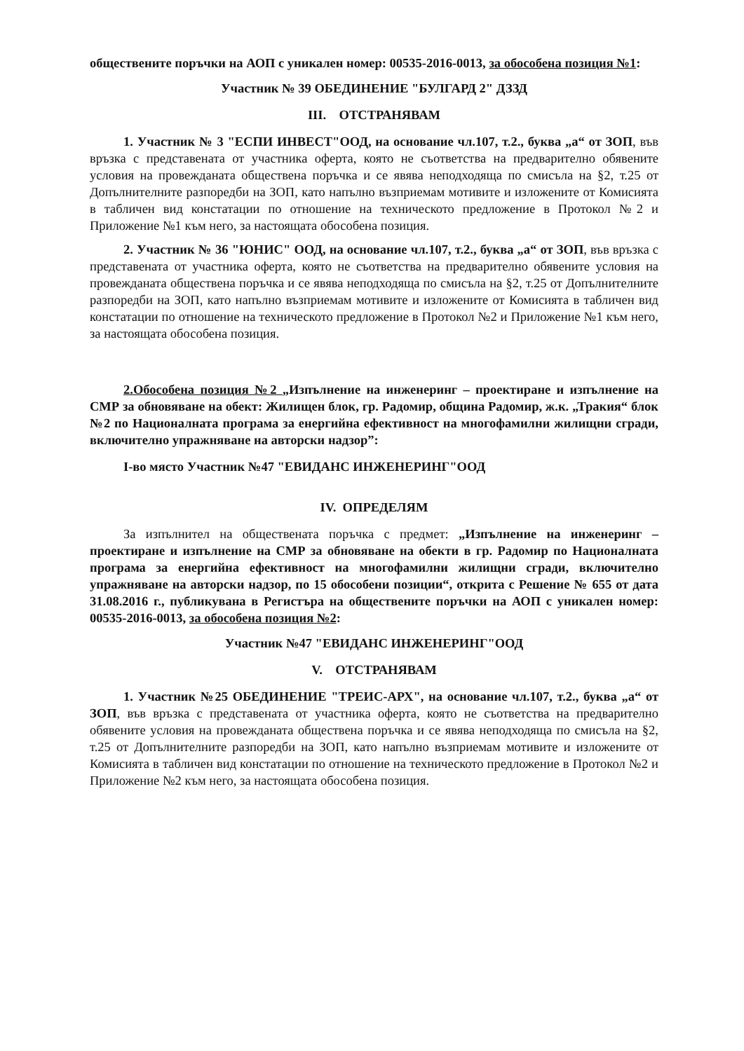обществените поръчки на АОП с уникален номер: 00535-2016-0013, за обособена позиция №1:
Участник № 39 ОБЕДИНЕНИЕ "БУЛГАРД 2" ДЗЗД
III. ОТСТРАНЯВАМ
1. Участник № 3 "ЕСПИ ИНВЕСТ"ООД, на основание чл.107, т.2., буква „а“ от ЗОП, във връзка с представената от участника оферта, която не съответства на предварително обявените условия на провежданата обществена поръчка и се явява неподходяща по смисъла на §2, т.25 от Допълнителните разпоредби на ЗОП, като напълно възприемам мотивите и изложените от Комисията в табличен вид констатации по отношение на техническото предложение в Протокол №2 и Приложение №1 към него, за настоящата обособена позиция.
2. Участник № 36 "ЮНИС" ООД, на основание чл.107, т.2., буква „а“ от ЗОП, във връзка с представената от участника оферта, която не съответства на предварително обявените условия на провежданата обществена поръчка и се явява неподходяща по смисъла на §2, т.25 от Допълнителните разпоредби на ЗОП, като напълно възприемам мотивите и изложените от Комисията в табличен вид констатации по отношение на техническото предложение в Протокол №2 и Приложение №1 към него, за настоящата обособена позиция.
2.Обособена позиция №2 „Изпълнение на инженеринг – проектиране и изпълнение на СМР за обновяване на обект: Жилищен блок, гр. Радомир, община Радомир, ж.к. „Тракия“ блок №2 по Националната програма за енергийна ефективност на многофамилни жилищни сгради, включително упражняване на авторски надзор”:
I-во място Участник №47 "ЕВИДАНС ИНЖЕНЕРИНГ"ООД
IV. ОПРЕДЕЛЯМ
За изпълнител на обществената поръчка с предмет: „Изпълнение на инженеринг – проектиране и изпълнение на СМР за обновяване на обекти в гр. Радомир по Националната програма за енергийна ефективност на многофамилни жилищни сгради, включително упражняване на авторски надзор, по 15 обособени позиции“, открита с Решение № 655 от дата 31.08.2016 г., публикувана в Регистъра на обществените поръчки на АОП с уникален номер: 00535-2016-0013, за обособена позиция №2:
Участник №47 "ЕВИДАНС ИНЖЕНЕРИНГ"ООД
V. ОТСТРАНЯВАМ
1. Участник №25 ОБЕДИНЕНИЕ "ТРЕИС-АРХ", на основание чл.107, т.2., буква „а“ от ЗОП, във връзка с представената от участника оферта, която не съответства на предварително обявените условия на провежданата обществена поръчка и се явява неподходяща по смисъла на §2, т.25 от Допълнителните разпоредби на ЗОП, като напълно възприемам мотивите и изложените от Комисията в табличен вид констатации по отношение на техническото предложение в Протокол №2 и Приложение №2 към него, за настоящата обособена позиция.